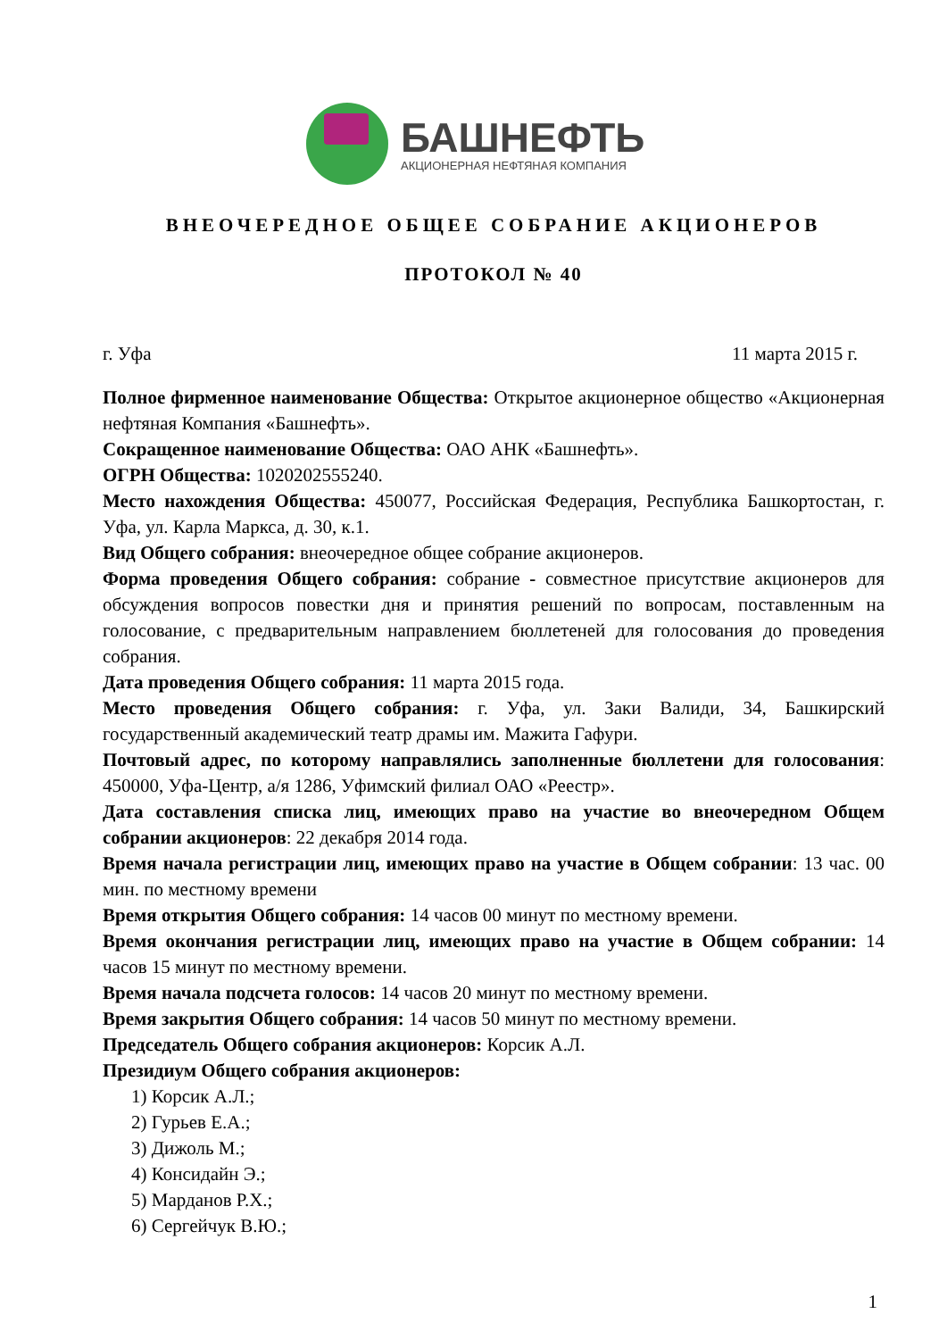БАШНЕФТЬ
АКЦИОНЕРНАЯ НЕФТЯНАЯ КОМПАНИЯ
ВНЕОЧЕРЕДНОЕ ОБЩЕЕ СОБРАНИЕ АКЦИОНЕРОВ
ПРОТОКОЛ № 40
г. Уфа 11 марта 2015 г.
Полное фирменное наименование Общества: Открытое акционерное общество «Акционерная нефтяная Компания «Башнефть».
Сокращенное наименование Общества: ОАО АНК «Башнефть».
ОГРН Общества: 1020202555240.
Место нахождения Общества: 450077, Российская Федерация, Республика Башкортостан, г. Уфа, ул. Карла Маркса, д. 30, к.1.
Вид Общего собрания: внеочередное общее собрание акционеров.
Форма проведения Общего собрания: собрание - совместное присутствие акционеров для обсуждения вопросов повестки дня и принятия решений по вопросам, поставленным на голосование, с предварительным направлением бюллетеней для голосования до проведения собрания.
Дата проведения Общего собрания: 11 марта 2015 года.
Место проведения Общего собрания: г. Уфа, ул. Заки Валиди, 34, Башкирский государственный академический театр драмы им. Мажита Гафури.
Почтовый адрес, по которому направлялись заполненные бюллетени для голосования: 450000, Уфа-Центр, а/я 1286, Уфимский филиал ОАО «Реестр».
Дата составления списка лиц, имеющих право на участие во внеочередном Общем собрании акционеров: 22 декабря 2014 года.
Время начала регистрации лиц, имеющих право на участие в Общем собрании: 13 час. 00 мин. по местному времени
Время открытия Общего собрания: 14 часов 00 минут по местному времени.
Время окончания регистрации лиц, имеющих право на участие в Общем собрании: 14 часов 15 минут по местному времени.
Время начала подсчета голосов: 14 часов 20 минут по местному времени.
Время закрытия Общего собрания: 14 часов 50 минут по местному времени.
Председатель Общего собрания акционеров: Корсик А.Л.
Президиум Общего собрания акционеров:
1) Корсик А.Л.;
2) Гурьев Е.А.;
3) Дижоль М.;
4) Консидайн Э.;
5) Марданов Р.Х.;
6) Сергейчук В.Ю.;
1